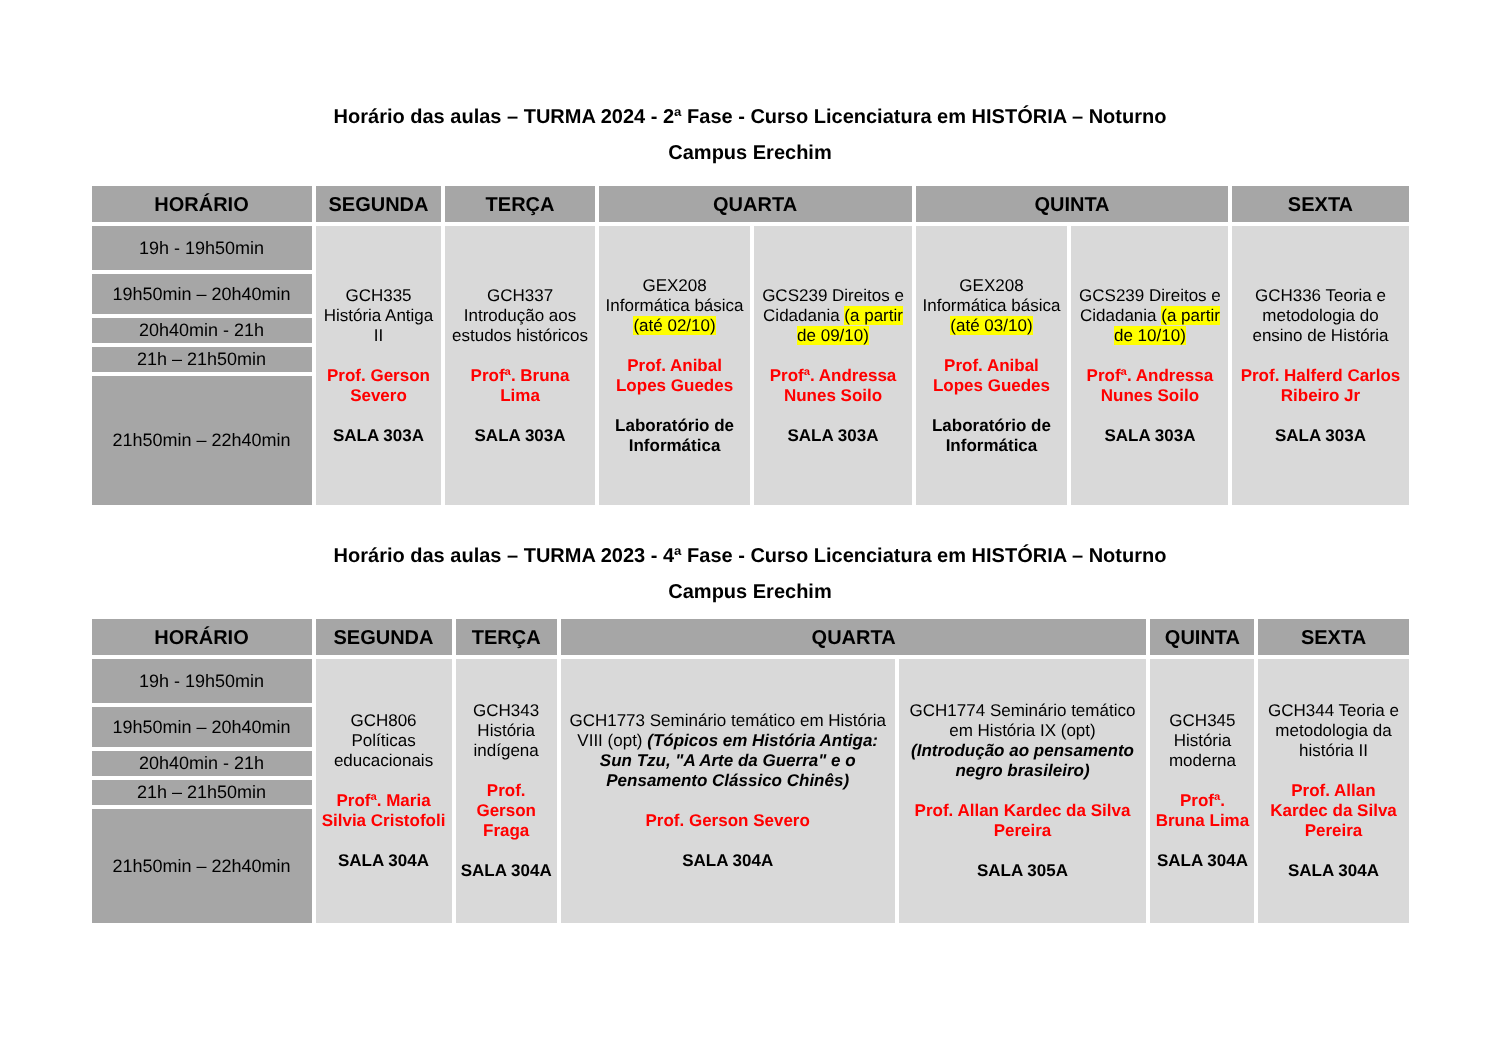Horário das aulas – TURMA 2024 - 2ª Fase - Curso Licenciatura em HISTÓRIA – Noturno
Campus Erechim
| HORÁRIO | SEGUNDA | TERÇA | QUARTA | | QUINTA | | SEXTA |
| --- | --- | --- | --- | --- | --- | --- | --- |
| 19h - 19h50min | GCH335 História Antiga II Prof. Gerson Severo SALA 303A | GCH337 Introdução aos estudos históricos Profª. Bruna Lima SALA 303A | GEX208 Informática básica (até 02/10) Prof. Anibal Lopes Guedes Laboratório de Informática | GCS239 Direitos e Cidadania (a partir de 09/10) Profª. Andressa Nunes Soilo SALA 303A | GEX208 Informática básica (até 03/10) Prof. Anibal Lopes Guedes Laboratório de Informática | GCS239 Direitos e Cidadania (a partir de 10/10) Profª. Andressa Nunes Soilo SALA 303A | GCH336 Teoria e metodologia do ensino de História Prof. Halferd Carlos Ribeiro Jr SALA 303A |
| 19h50min – 20h40min | | | | | | | |
| 20h40min - 21h | | | | | | | |
| 21h – 21h50min | | | | | | | |
| 21h50min – 22h40min | | | | | | | |
Horário das aulas – TURMA 2023 - 4ª Fase - Curso Licenciatura em HISTÓRIA – Noturno
Campus Erechim
| HORÁRIO | SEGUNDA | TERÇA | QUARTA | | QUINTA | SEXTA |
| --- | --- | --- | --- | --- | --- | --- |
| 19h - 19h50min | GCH806 Políticas educacionais Profª. Maria Silvia Cristofoli SALA 304A | GCH343 História indígena Prof. Gerson Fraga SALA 304A | GCH1773 Seminário temático em História VIII (opt) (Tópicos em História Antiga: Sun Tzu, "A Arte da Guerra" e o Pensamento Clássico Chinês) Prof. Gerson Severo SALA 304A | GCH1774 Seminário temático em História IX (opt) (Introdução ao pensamento negro brasileiro) Prof. Allan Kardec da Silva Pereira SALA 305A | GCH345 História moderna Profª. Bruna Lima SALA 304A | GCH344 Teoria e metodologia da história II Prof. Allan Kardec da Silva Pereira SALA 304A |
| 19h50min – 20h40min | | | | | | |
| 20h40min - 21h | | | | | | |
| 21h – 21h50min | | | | | | |
| 21h50min – 22h40min | | | | | | |